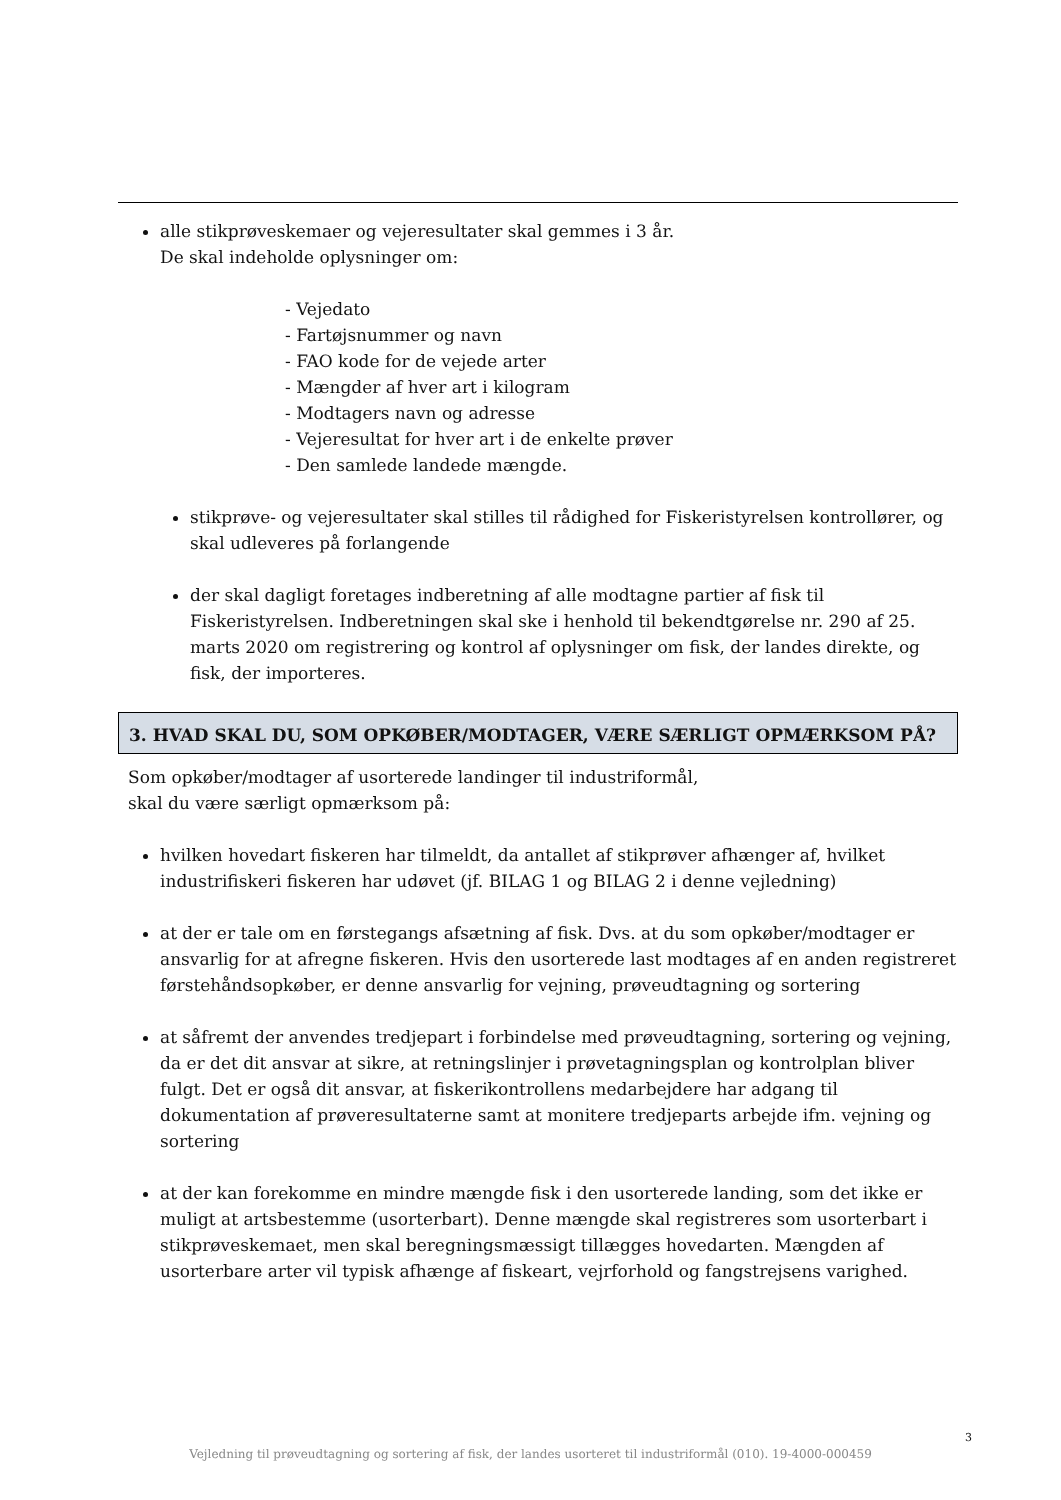alle stikprøveskemaer og vejeresultater skal gemmes i 3 år.
De skal indeholde oplysninger om:
- Vejedato
- Fartøjsnummer og navn
- FAO kode for de vejede arter
- Mængder af hver art i kilogram
- Modtagers navn og adresse
- Vejeresultat for hver art i de enkelte prøver
- Den samlede landede mængde.
stikprøve- og vejeresultater skal stilles til rådighed for Fiskeristyrelsen kontrollører, og skal udleveres på forlangende
der skal dagligt foretages indberetning af alle modtagne partier af fisk til Fiskeristyrelsen. Indberetningen skal ske i henhold til bekendtgørelse nr. 290 af 25. marts 2020 om registrering og kontrol af oplysninger om fisk, der landes direkte, og fisk, der importeres.
3. HVAD SKAL DU, SOM OPKØBER/MODTAGER, VÆRE SÆRLIGT OPMÆRKSOM PÅ?
Som opkøber/modtager af usorterede landinger til industriformål,
skal du være særligt opmærksom på:
hvilken hovedart fiskeren har tilmeldt, da antallet af stikprøver afhænger af, hvilket industrifiskeri fiskeren har udøvet (jf. BILAG 1 og BILAG 2 i denne vejledning)
at der er tale om en førstegangs afsætning af fisk. Dvs. at du som opkøber/modtager er ansvarlig for at afregne fiskeren. Hvis den usorterede last modtages af en anden registreret førstehåndsopkøber, er denne ansvarlig for vejning, prøveudtagning og sortering
at såfremt der anvendes tredjepart i forbindelse med prøveudtagning, sortering og vejning, da er det dit ansvar at sikre, at retningslinjer i prøvetagningsplan og kontrolplan bliver fulgt. Det er også dit ansvar, at fiskerikontrollens medarbejdere har adgang til dokumentation af prøveresultaterne samt at monitere tredjeparts arbejde ifm. vejning og sortering
at der kan forekomme en mindre mængde fisk i den usorterede landing, som det ikke er muligt at artsbestemme (usorterbart). Denne mængde skal registreres som usorterbart i stikprøveskemaet, men skal beregningsmæssigt tillægges hovedarten. Mængden af usorterbare arter vil typisk afhænge af fiskeart, vejrforhold og fangstrejsens varighed.
3
Vejledning til prøveudtagning og sortering af fisk, der landes usorteret til industriformål (010). 19-4000-000459